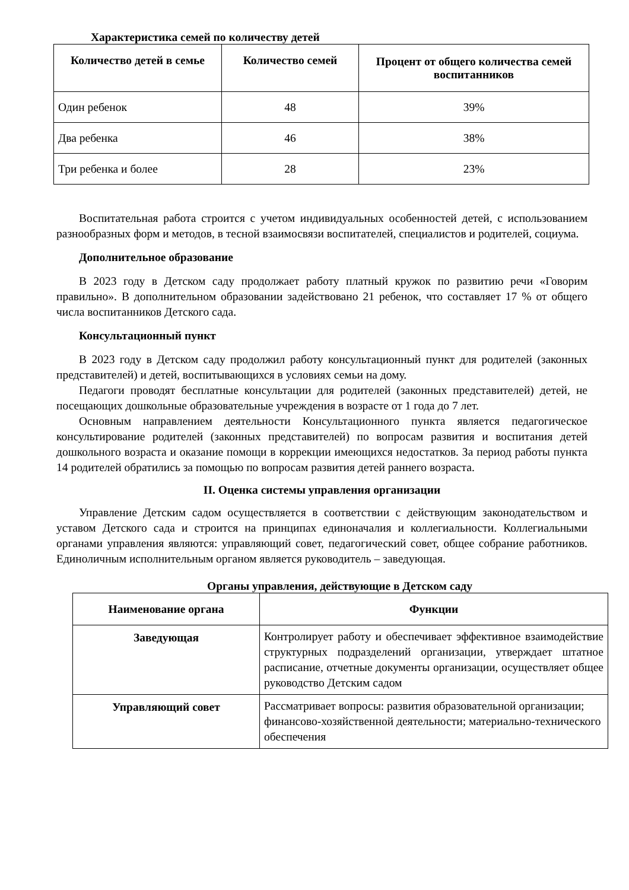Характеристика семей по количеству детей
| Количество детей в семье | Количество семей | Процент от общего количества семей воспитанников |
| --- | --- | --- |
| Один ребенок | 48 | 39% |
| Два ребенка | 46 | 38% |
| Три ребенка и более | 28 | 23% |
Воспитательная работа строится с учетом индивидуальных особенностей детей, с использованием разнообразных форм и методов, в тесной взаимосвязи воспитателей, специалистов и родителей, социума.
Дополнительное образование
В 2023 году в Детском саду продолжает работу платный кружок по развитию речи «Говорим правильно». В дополнительном образовании задействовано 21 ребенок, что составляет 17 % от общего числа воспитанников Детского сада.
Консультационный пункт
В 2023 году в Детском саду продолжил работу консультационный пункт для родителей (законных представителей) и детей, воспитывающихся в условиях семьи на дому.
Педагоги проводят бесплатные консультации для родителей (законных представителей) детей, не посещающих дошкольные образовательные учреждения в возрасте от 1 года до 7 лет.
Основным направлением деятельности Консультационного пункта является педагогическое консультирование родителей (законных представителей) по вопросам развития и воспитания детей дошкольного возраста и оказание помощи в коррекции имеющихся недостатков. За период работы пункта 14 родителей обратились за помощью по вопросам развития детей раннего возраста.
II. Оценка системы управления организации
Управление Детским садом осуществляется в соответствии с действующим законодательством и уставом Детского сада и строится на принципах единоначалия и коллегиальности. Коллегиальными органами управления являются: управляющий совет, педагогический совет, общее собрание работников. Единоличным исполнительным органом является руководитель – заведующая.
Органы управления, действующие в Детском саду
| Наименование органа | Функции |
| --- | --- |
| Заведующая | Контролирует работу и обеспечивает эффективное взаимодействие структурных подразделений организации, утверждает штатное расписание, отчетные документы организации, осуществляет общее руководство Детским садом |
| Управляющий совет | Рассматривает вопросы: развития образовательной организации; финансово-хозяйственной деятельности; материально-технического обеспечения |